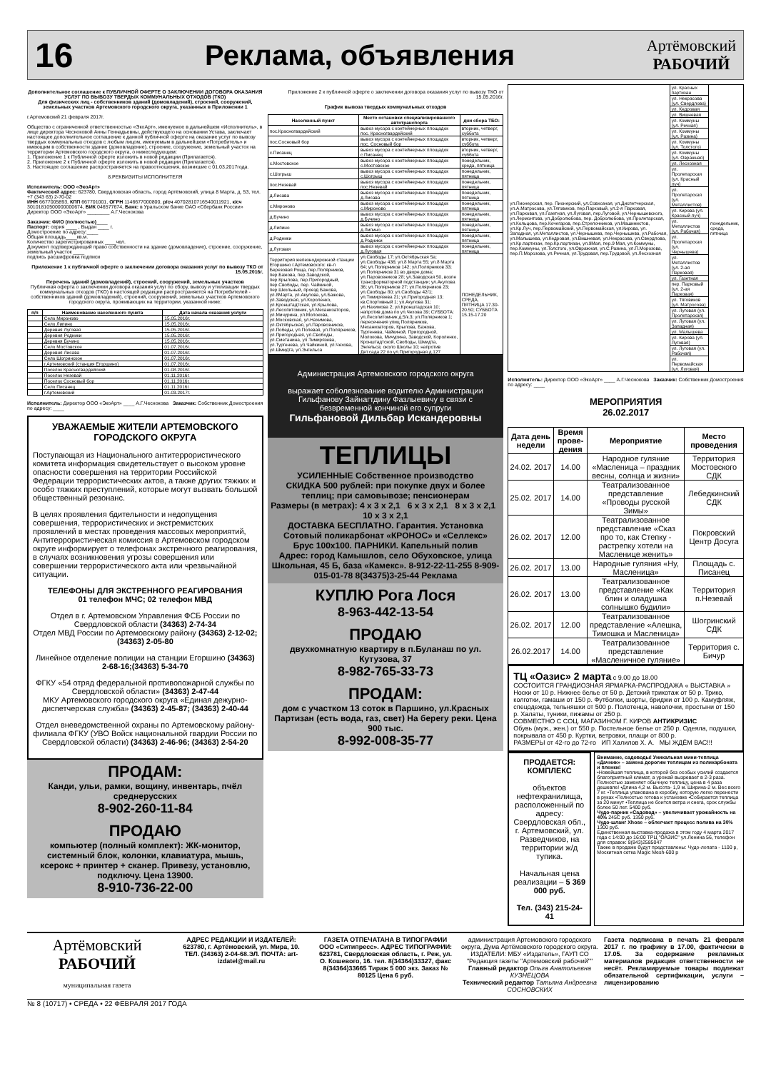16 Реклама, объявления Артёмовский
РАБОЧИЙ
Дополнительное соглашение к ПУБЛИЧНОЙ ОФЕРТЕ О ЗАКЛЮЧЕНИИ ДОГОВОРА ОКАЗАНИЯ УСЛУГ ПО ВЫВОЗУ ТВЕРДЫХ КОММУНАЛЬНЫХ ОТХОДОВ (ТКО)
Для физических лиц - собственников зданий (домовладений), строений, сооружений, земельных участков Артемовского городского округа, указанных в Приложении 1
г.Артемовский 21 февраля 2017г.
Общество с ограниченной ответственностью «ЭкоАрт», именуемое в дальнейшем «Исполнитель», в лице директора Чесноковой Анны Геннадьевны, действующего на основании Устава, заключает настоящее дополнительное соглашение к данной публичной оферте на оказание услуг по вывозу твердых коммунальных отходов с любым лицом, именуемым в дальнейшем «Потребитель» и имеющим в собственности здание (домовладение), строение, сооружение, земельный участок на территории Артемовского городского округа, о нижеследующем:
1. Приложение 1 к Публичной оферте изложить в новой редакции (Прилагается).
2. Приложение 2 к Публичной оферте изложить в новой редакции (Прилагается).
3. Настоящее соглашение распространяется на правоотношения, возникшие с 01.03.2017года.
8.РЕКВИЗИТЫ ИСПОЛНИТЕЛЯ
Исполнитель: ООО «ЭкоАрт»
Фактический адрес: 623780, Свердловская область, город Артёмовский, улица 8 Марта, д. 53, тел. +7 (343 63) 2-70-02
ИНН 6677005893, КПП 667701001, ОГРН 1146677000800, р/сч 40702810716540011921, к/сч 30101810500000000674, БИК 046577674, Банк: в Уральском банке ОАО «Сбербанк России»
Директор ООО «ЭкоАрт» ________ А.Г.Чеснокова
Заказчик: ФИО (полностью)____
Паспорт: серия ____ , Выдан ____ г.
Домостроение по адресу:____
Общая площадь____кв.м.
Количество зарегистрированных ____чел.
Документ подтверждающий право собственности на здание (домовладение), строение, сооружение, земельный участок ____
подпись расшифровка подписи
Приложение 1 к публичной оферте о заключении договора оказания услуг по вывозу ТКО от 15.05.2016г.
Перечень зданий (домовладений), строений, сооружений, земельных участков
Публичная оферта о заключении договора оказания услуг по сбору, вывозу и утилизации твердых коммунальных отходов (ТКО) в настоящей редакции распространяется на Потребителей - собственников зданий (домовладений), строений, сооружений, земельных участков Артемовского городского округа, проживающих на территории, указанной ниже:
| п/п | Наименование населенного пункта | Дата начала оказания услуги |
| --- | --- | --- |
| | Село Мироново | 15.05.2016г. |
| | Село Липино | 15.05.2016г. |
| | Деревня Луговая | 15.05.2016г. |
| | Деревня Родники | 15.05.2016г. |
| | Деревня Бучино | 15.05.2016г. |
| | Село Мостовское | 01.07.2016г. |
| | Деревня Лисава | 01.07.2016г. |
| | Село Шогринское | 01.07.2016г. |
| | г.Артемовский (станция Егоршино) | 01.07.2016г. |
| | Поселок Красногвардейский | 01.08.2016г. |
| | Поселок Незевай | 01.11.2016г. |
| | Поселок Сосновый бор | 01.11.2016г. |
| | Село Писанец | 01.11.2016г. |
| | г.Артемовский | 01.03.2017г. |
Исполнитель: Директор ООО «ЭкоАрт» ____ А.Г.Чеснокова Заказчик: Собственник Домостроения по адресу: ____
УВАЖАЕМЫЕ ЖИТЕЛИ АРТЕМОВСКОГО ГОРОДСКОГО ОКРУГА
Поступающая из Национального антитеррористического комитета информация свидетельствует о высоком уровне опасности совершения на территории Российской Федерации террористических актов, а также других тяжких и особо тяжких преступлений, которые могут вызвать большой общественный резонанс.
В целях проявления бдительности и недопущения совершения, террористических и экстремистских проявлений в местах проведения массовых мероприятий, Антитеррористическая комиссия в Артемовском городском округе информирует о телефонах экстренного реагирования, в случаях возникновения угрозы совершения или совершении террористического акта или чрезвычайной ситуации.
ТЕЛЕФОНЫ ДЛЯ ЭКСТРЕННОГО РЕАГИРОВАНИЯ
01 телефон МЧС; 02 телефон МВД
Отдел в г. Артемовском Управления ФСБ России по Свердловской области (34363) 2-74-34
Отдел МВД России по Артемовскому району (34363) 2-12-02; (34363) 2-05-80
Линейное отделение полиции на станции Егоршино (34363) 2-68-16;(34363) 5-34-70
ФГКУ «54 отряд федеральной противопожарной службы по Свердловской области» (34363) 2-47-44
МКУ Артемовского городского округа «Единая дежурно- диспетчерская служба» (34363) 2-45-87; (34363) 2-40-44
Отдел вневедомственной охраны по Артемовскому району- филиала ФГКУ (УВО Войск национальной гвардии России по Свердловской области) (34363) 2-46-96; (34363) 2-54-20
ПРОДАМ:
Канди, ульи, рамки, вощину, инвентарь, пчёл среднерусских
8-902-260-11-84
ПРОДАЮ
компьютер (полный комплект): ЖК-монитор, системный блок, колонки, клавиатура, мышь, ксерокс + принтер + сканер. Привезу, установлю, подключу. Цена 13900.
8-910-736-22-00
Приложение 2 к публичной оферте о заключении договора оказания услуг по вывозу ТКО от 15.05.2016г.
График вывоза твердых коммунальных отходов
| Населенный пункт | Место остановки специализированного автотранспорта | дни сбора ТБО: |
| --- | --- | --- |
| пос.Красногвардейский | вывоз мусора с контейнерных площадок пос. Красногвардейский | вторник, четверг, суббота |
| пос.Сосновый бор | вывоз мусора с контейнерных площадок пос. Сосновый бор | вторник, четверг, суббота |
| с.Писанец | вывоз мусора с контейнерных площадок с.Писанец | вторник, четверг, суббота |
| с.Мостовское | вывоз мусора с контейнерных площадок с.Мостовское | понедельник, среда, пятница |
| с.Шогрыш | вывоз мусора с контейнерных площадок с.Шогрыш | понедельник, пятница |
| пос.Незевай | вывоз мусора с контейнерных площадок пос.Незевай | понедельник, пятница |
| д.Лисава | вывоз мусора с контейнерных площадок д.Лисава | понедельник, пятница |
| с.Мироново | вывоз мусора с контейнерных площадок с.Мироново | понедельник, пятница |
| д.Бучино | вывоз мусора с контейнерных площадок д.Бучино | понедельник, пятница |
| д.Липино | вывоз мусора с контейнерных площадок д.Липино | понедельник, пятница |
| д.Родники | вывоз мусора с контейнерных площадок д.Родники | понедельник, пятница |
| д.Луговая | вывоз мусора с контейнерных площадок д.Луговая | понедельник, пятница |
| Территория железнодорожной станции Егоршино г.Артемовского: кв-л Березовая Роща, пер.Полярников, пер.Бажова, пер.Заводской, пер.Крылова, пер.Пригородный, пер.Свободы, пер. Чайкиной, пер.Школьный, проезд Бажова, ул.8Марта, ул.Акулова, ул.Бажова, ул.Заводская, ул.Короленко, ул.Кронштадтская, ул.Крылова, ул.Лесопитомник, ул.Механизаторов, ул.Мичурина, ул.Молокова, ул.Московская, ул.Нахимова, ул.Октябрьская, ул.Паровозников, ул.Победы, ул.Полевая, ул.Полярников, ул.Пригородная, ул.Свободы, ул.Сметанина, ул.Тимирязева, ул.Тургенева, ул.Чайкиной, ул.Чехова, ул.Шмидта, ул.Энгельса | ул.Свободы 17; ул.Октябрьская 5а; ул.Свободы 43б; ул.8 Марта 55; ул.8 Марта 64; ул.Полярников 142; ул.Полярников 33; ул.Полярников 31 во дворе дома; ул.Паровозников 28; ул.Заводская 50, возле трансформаторной подстанции; ул.Акулова 36; ул.Полярников 27; ул.Полярников 23; ул.Свободы 80; ул.Свободы 42/1; ул.Тимирязева 21; ул.Пригородная 13; кв.Спортивный 1; ул.Акулова 31; ул.Нахимова 2; ул.Кронштадская 10; напротив дома по ул.Чехова 39; СУББОТА: ул.Лесопитомник д.5/к.3; ул.Полярников 1; пересечения улиц Полярников, Механизаторов, Крылова, Бажова, Тургенева, Чайкиной, Пригородной, Молокова, Мичурина, Заводской, Короленко, Кронштадтской, Свободы, Шмидта, Энгельса; около Школы 10; напротив Дет.сада 22 по ул.Пригородная д.127 | ПОНЕДЕЛЬНИК, СРЕДА, ПЯТНИЦА 17.30-20.50; СУББОТА 15.15-17.20 |
Администрация Артемовского городского округа
выражает соболезнование водителю Администрации Гильфанову Зайнагтдину Фазлыевичу в связи с безвременной кончиной его супруги
Гильфановой Дильбар Искандеровны
ТЕПЛИЦЫ
УСИЛЕННЫЕ Собственное производство
СКИДКА 500 рублей: при покупке двух и более теплиц; при самовывозе; пенсионерам
Размеры (в метрах): 4 х 3 х 2,1 6 х 3 х 2,1 8 х 3 х 2,1 10 х 3 х 2,1
ДОСТАВКА БЕСПЛАТНО. Гарантия. Установка
Сотовый поликарбонат «КРОНОС» и «Селлекс»
Брус 100х100. ПАРНИКИ. Капельный полив
Адрес: город Камышлов, село Обуховское, улица Школьная, 45 Б, база «Камекс». 8-912-22-11-255 8-909-015-01-78 8(34375)3-25-44 Реклама
КУПЛЮ Рога Лося
8-963-442-13-54
ПРОДАЮ
двухкомнатную квартиру в п.Буланаш по ул. Кутузова, 37
8-982-765-33-73
ПРОДАМ:
дом с участком 13 соток в Паршино, ул.Красных Партизан (есть вода, газ, свет) На берегу реки. Цена 900 тыс.
8-992-008-35-77
| ул.Пионерская, пер. Пионерский, ул.Совхозная, ул.Диспетчерская, ул.А.Матросова, ул.Тяговиков, пер.Парковый, ул.2-я Парковая, ул.Парковая, ул.Газетная, ул.Луговая, пер.Луговой, ул.Чернышевского, ул.Лермонтова, ул.Добролюбова, пер. Добролюбова, ул.Пролетарская, ул.Кольцова, пер.Кочегаров, пер.Стрелочников, ул.Машинистов, ул.Кр.Луч, пер.Первомайский, ул.Первомайская, ул.Кирова, ул. Западная, ул.Металлистов, ул.Чернышева, пер.Чернышева, ул.Рабочая, ул.Малышева, ул.Кедровая, ул.Вишневая, ул.Некрасова, ул.Свердлова, ул.Кр.партизан, пер.Кр.партизан, ул.9Мая, пер.9 Мая, ул.Коммуны, пер.Коммуны, ул.Толстого, ул.Овражная, ул.С.Разина, ул.П.Морозова, пер.П.Морозова, ул.Речная, ул.Трудовая, пер.Трудовой, ул.Лесхозная | ул. Красных партизан | понедельник, среда, пятница |
| | ул. Некрасова (ул. Свердлова) | |
| | ул. Кедровая | |
| | ул. Вишневая | |
| | ул. Коммуны (ул. Речная) | |
| | ул. Коммуны (ул. Разина) | |
| | ул. Коммуны (ул. Толстого) | |
| | ул. Коммуны (ул. Овражная) | |
| | ул. Лесхозная | |
| | ул. Пролетарская (ул. Красный луч) | |
| | ул. Пролетарская (ул. Металлистов) | |
| | ул. Кирова (ул. Красный луч) | |
| | ул. Металлистов (ул. Рабочая) | |
| | ул. Пролетарская (ул. Чернышева) | |
| | ул. Металлистов (ул. 2-ая Парковая) | |
| | ул. Газетная | |
| | пер. Парковый (ул. 2-ая Парковая) | |
| | ул. Тяговиков (ул. Матросова) | |
| | ул. Луговая (ул. Пролетарская) | |
| | ул. Луговая (ул. Западная) | |
| | ул. Малышева | |
| | ул. Кирова (ул. Луговая) | |
| | ул. Луговая (ул. Рабочая) | |
| | ул. Первомайская (ул. Луговая) | |
Исполнитель: Директор ООО «ЭкоАрт» ____ А.Г.Чеснокова Заказчик: Собственник Домостроения по адресу: ____
МЕРОПРИЯТИЯ
26.02.2017
| Дата день недели | Время прове-дения | Мероприятие | Место проведения |
| --- | --- | --- | --- |
| 24.02. 2017 | 14.00 | Народное гуляние «Масленица – праздник весны, солнца и жизни» | Территория Мостовского СДК |
| 25.02. 2017 | 14.00 | Театрализованное представление «Проводы русской Зимы» | Лебедкинский СДК |
| 26.02. 2017 | 12.00 | Театрализованное представление «Сказ про то, как Степку - растрепку хотели на Масленице женить» | Покровский Центр Досуга |
| 26.02. 2017 | 13.00 | Народные гуляния «Ну, Масленица» | Площадь с. Писанец |
| 26.02. 2017 | 13.00 | Театрализованное представление «Как блин и оладушка солнышко будили» | Территория п.Незевай |
| 26.02. 2017 | 12.00 | Театрализованное представление «Алешка, Тимошка и Масленица» | Шогринский СДК |
| 26.02.2017 | 14.00 | Театрализованное представление «Масленичное гуляние» | Территория с. Бичур |
ТЦ «Оазис» 2 марта с 9.00 до 18.00
СОСТОИТСЯ ГРАНДИОЗНАЯ ЯРМАРКА-РАСПРОДАЖА « ВЫСТАВКА »
Носки от 10 р. Нижнее белье от 50 р. Детский трикотаж от 50 р. Трико, колготки, гамаши от 150 р. Футболки, шорты, бриджи от 100 р. Камуфляж, спецодежда, тельняшки от 500 р. Полотенца, наволочки, простыни от 150 р. Халаты, туники, пижамы от 250 р.
СОВМЕСТНО С СОЦ. МАГАЗИНОМ Г. КИРОВ АНТИКРИЗИС
Обувь (муж., жен.) от 550 р. Постельное белье от 250 р. Одеяла, подушки, покрывала от 450 р. Куртки, ветровки, плащи от 800 р.
РАЗМЕРЫ от 42-го до 72-го ИП Халилов Х. А. МЫ ЖДЁМ ВАС!!!
ПРОДАЕТСЯ: КОМПЛЕКС
объектов нефтехранилища, расположенный по адресу: Свердловская обл., г. Артемовский, ул. Разведчиков, на территории ж/д тупика.
Начальная цена реализации – 5 369 000 руб.
Тел. (343) 215-24-41
Внимание, садоводы! Уникальная мини-теплица «Дачник» – замена дорогим теплицам из поликарбоната и пленки!
•Новейшая теплица, в которой без особых усилий создается благоприятный климат, а урожай вызревает в 2-3 раза. Полностью заменяет обычную теплицу, цена в 4 раза дешевле! •Длина 4,2 м. Высота- 1,9 м. Ширина-2 м. Вес всего 7 кг. •Теплица упакована в коробку, которую легко перенести в руках •Полностью готова к установке •Собирается теплица за 20 минут •Теплица не боится ветра и снега, срок службы более 50 лет. 5400 руб.
Чудо-парник «Садовод» – увеличивает урожайность на 40% 245С руб. 1350 руб.
Чудо-шланг Xhose – облегчает процесс полива на 30% 1300 руб.
Единственная выставка-продажа в этом году 4 марта 2017 года с 14:00 до 16:00 ТРЦ "ОАЗИС" ул.Ленина 56, телефон для справок: 8(843)2585047
Также в продаже будут представлены: Чудо-лопата - 1100 р, Москитная сетка Magic Mesh-600 р
Артёмовский
РАБОЧИЙ
муниципальная газета
АДРЕС РЕДАКЦИИ И ИЗДАТЕЛЕЙ:
623780, г. Артёмовский, ул. Мира, 10.
ТЕЛ. (34363) 2-04-68.ЭЛ. ПОЧТА: art-izdatel@mail.ru
ГАЗЕТА ОТПЕЧАТАНА В ТИПОГРАФИИ ООО «Ситипресс». АДРЕС ТИПОГРАФИИ: 623781, Свердловская область, г. Реж, ул. О. Кошевого, 16. тел. 8(34364)33327, факс 8(34364)33665 Тираж 5 000 экз. Заказ № 80125 Цена 6 руб.
администрация Артемовского городского округа, Дума Артёмовского городского округа. ИЗДАТЕЛИ: МБУ «Издатель», ГАУП СО "Редакция газеты "Артемовский рабочий""
Главный редактор Ольга Анатольевна КУЗНЕЦОВА
Технический редактор Татьяна Андреевна СОСНОВСКИХ
Газета подписана в печать 21 февраля 2017 г. по графику в 17.00, фактически в 17.05. За содержание рекламных материалов редакция ответственности не несёт. Рекламируемые товары подлежат обязательной сертификации, услуги – лицензированию
№ 8 (10717) • СРЕДА • 22 ФЕВРАЛЯ 2017 ГОДА